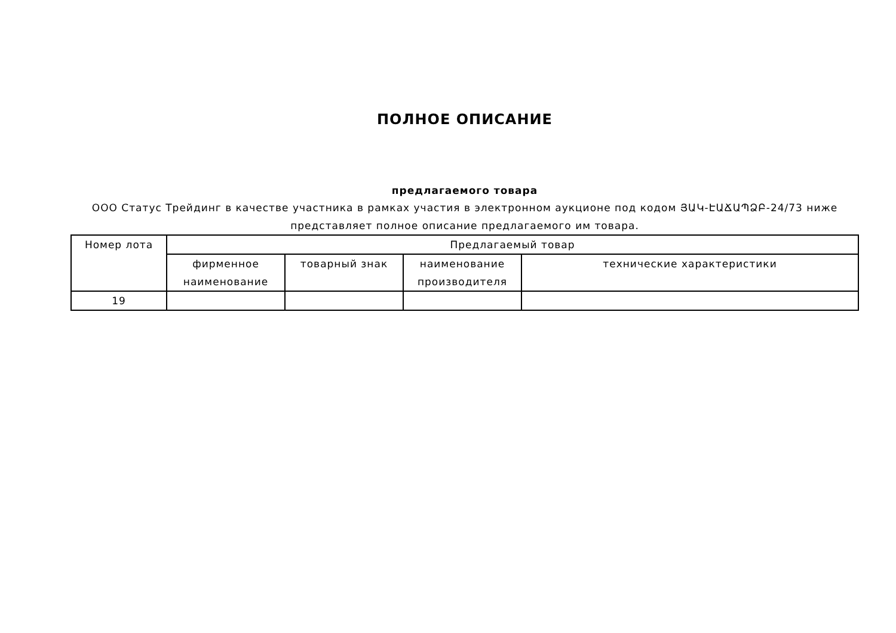ПОЛНОЕ ОПИСАНИЕ
предлагаемого товара
ООО Статус Трейдинг в качестве участника в рамках участия в электронном аукционе под кодом ՅԱԿ-ԷԱՃԱՊՁԲ-24/73 ниже представляет полное описание предлагаемого им товара.
| Номер лота | Предлагаемый товар | | | |
| --- | --- | --- | --- | --- |
| | фирменное наименование | товарный знак | наименование производителя | технические характеристики |
| 19 | | | | |